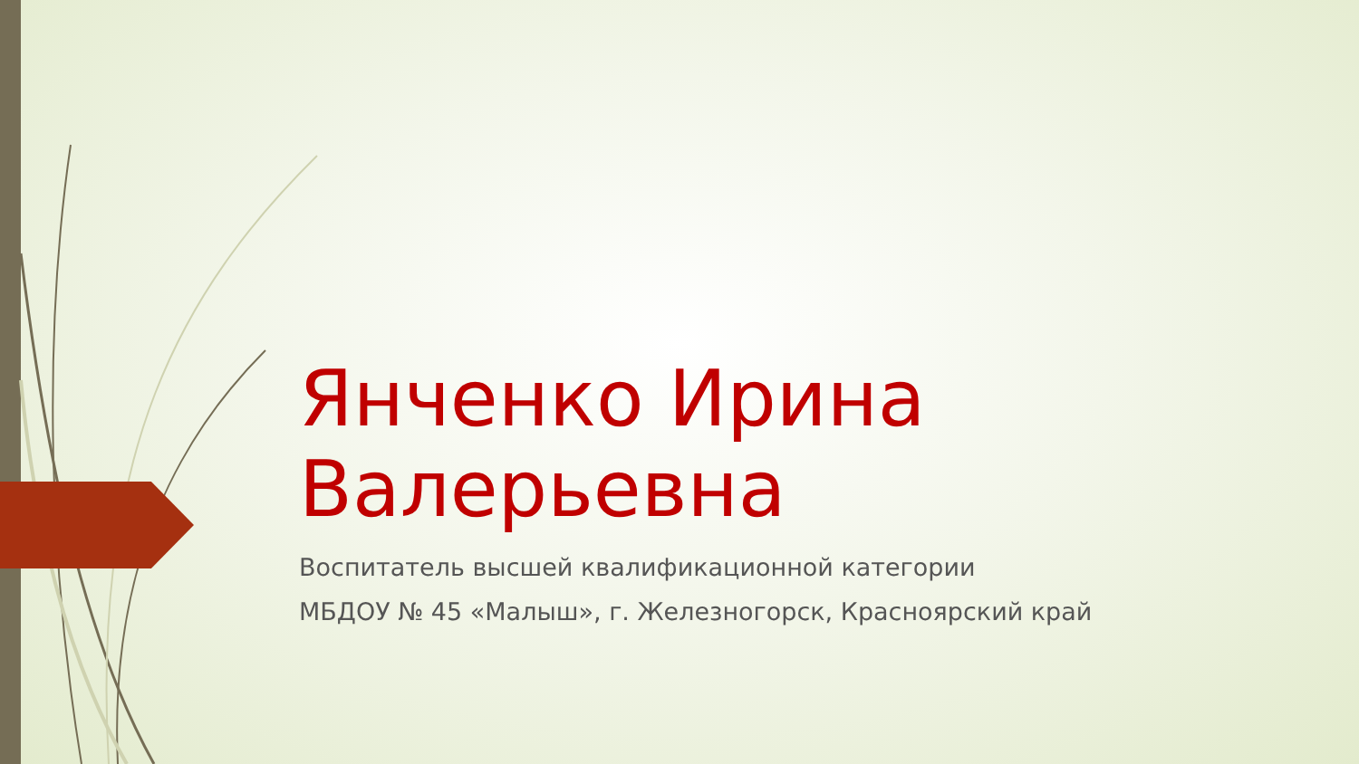Янченко Ирина Валерьевна
Воспитатель высшей квалификационной категории
МБДОУ № 45 «Малыш», г. Железногорск, Красноярский край